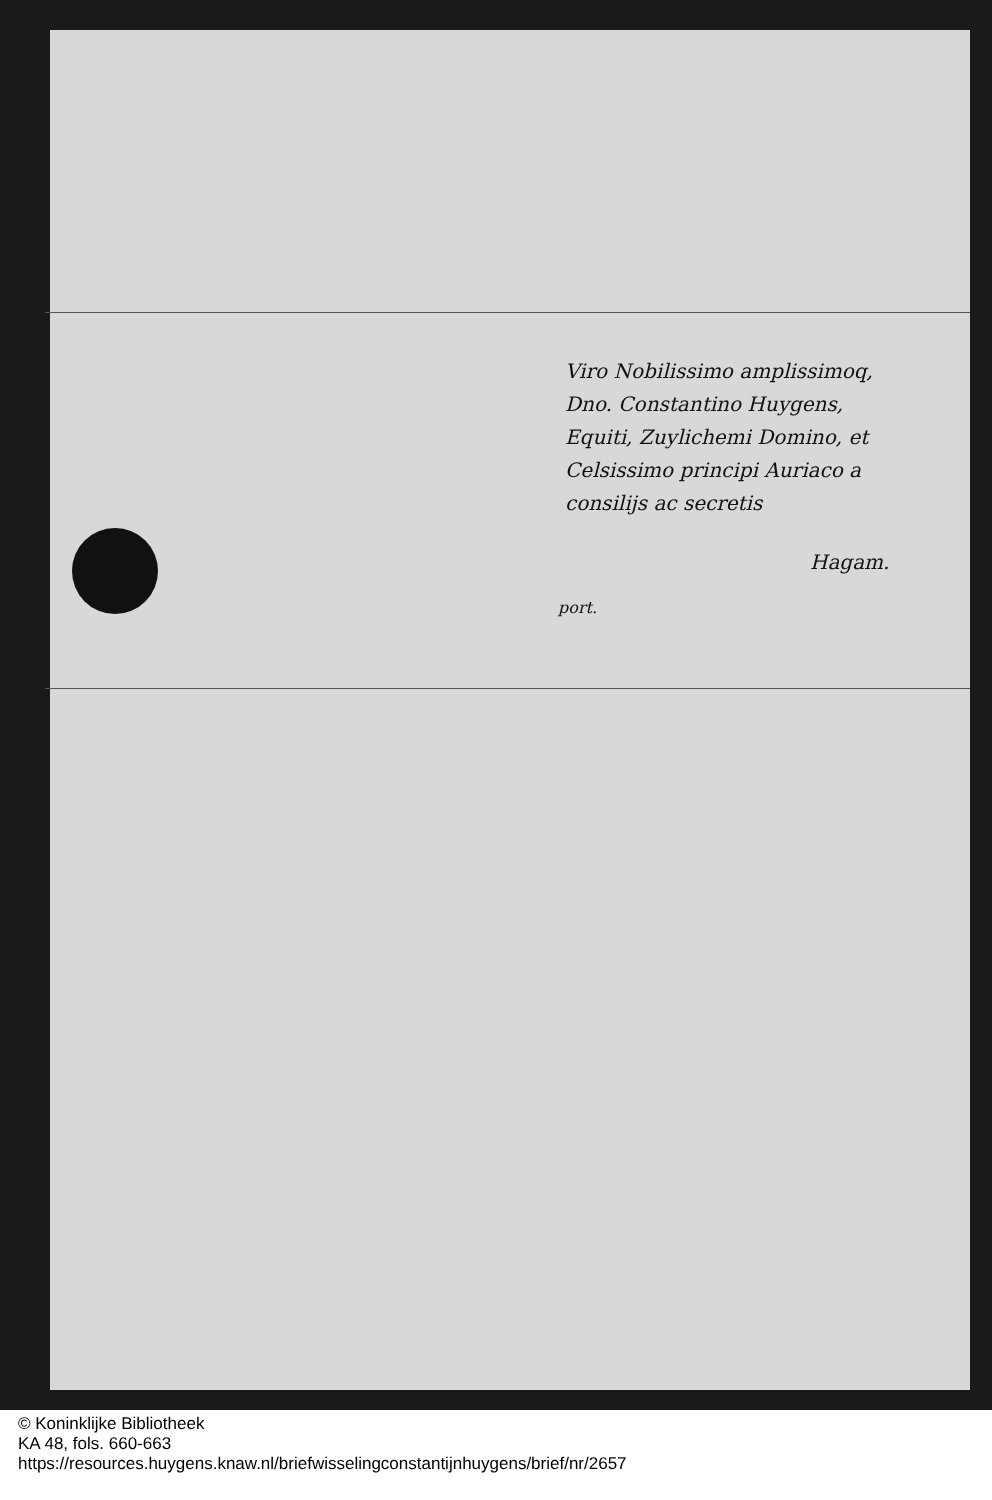Viro Nobilissimo amplissimoq,
Dno. Constantino Huygens,
Equiti, Zuylichemi Domino, et
Celsissimo principi Auriaco a
consilijs ac secretis
Hagam.
port.
© Koninklijke Bibliotheek
KA 48, fols. 660-663
https://resources.huygens.knaw.nl/briefwisselingconstantijnhuygens/brief/nr/2657